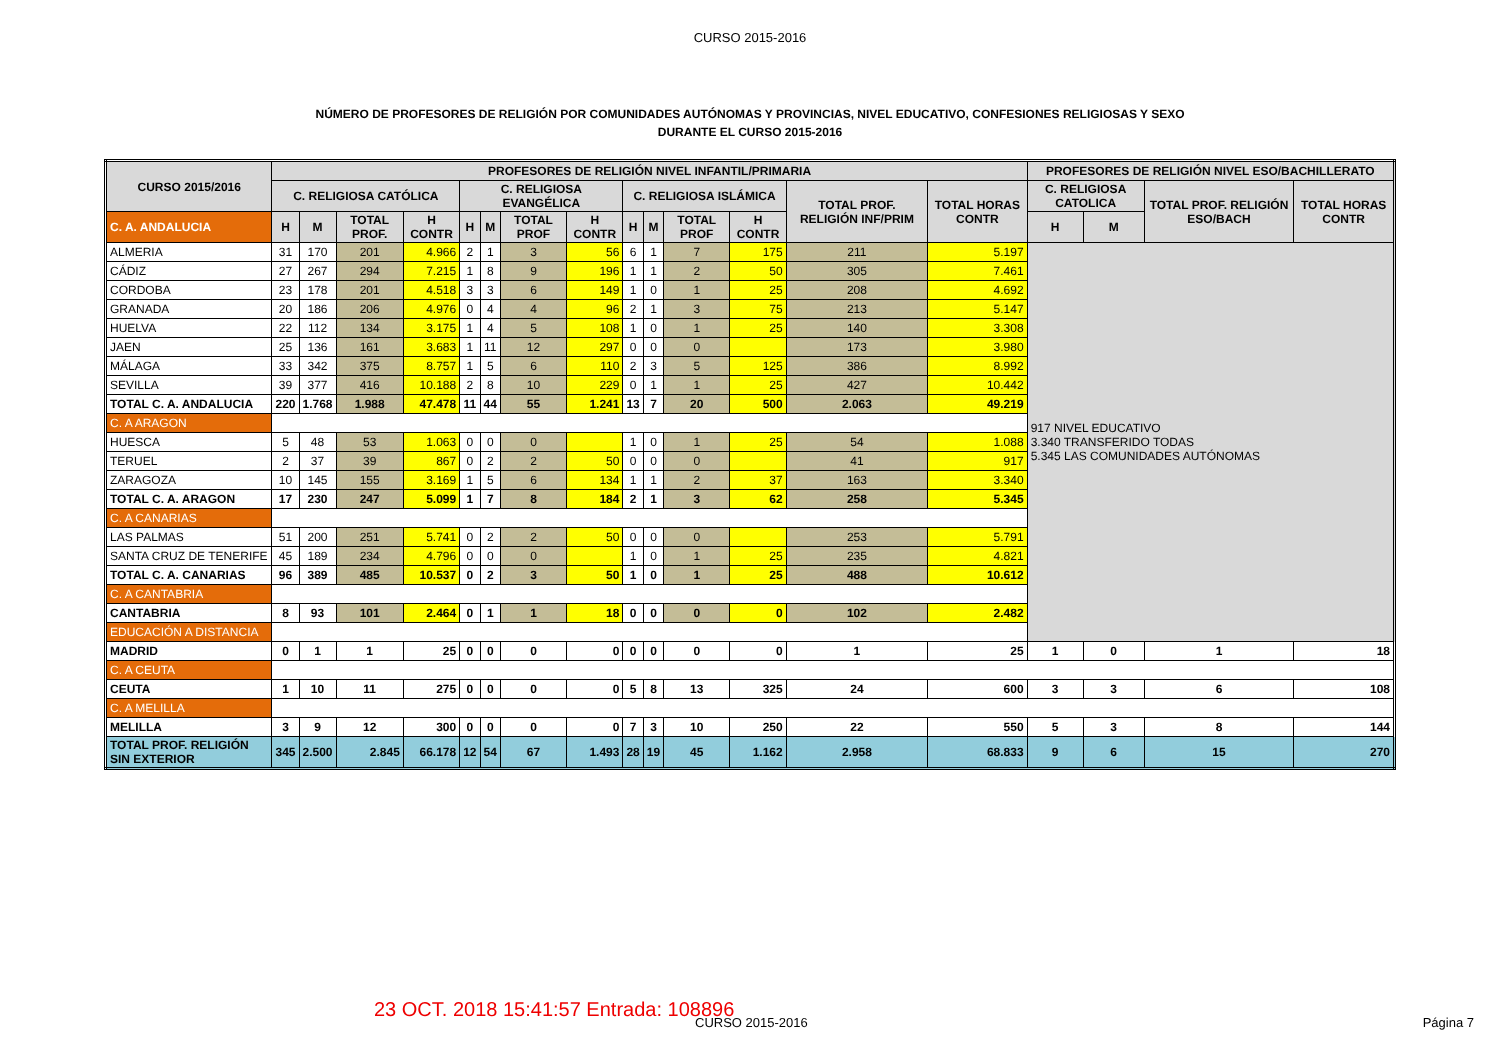CURSO 2015-2016
NÚMERO DE PROFESORES DE RELIGIÓN POR COMUNIDADES AUTÓNOMAS Y PROVINCIAS, NIVEL EDUCATIVO, CONFESIONES RELIGIOSAS Y SEXO
DURANTE EL CURSO 2015-2016
| CURSO 2015/2016 | PROFESORES DE RELIGIÓN NIVEL INFANTIL/PRIMARIA | | | | | | | | | | | | | | PROFESORES DE RELIGIÓN NIVEL ESO/BACHILLERATO | | | |
| --- | --- | --- | --- | --- | --- | --- | --- | --- | --- | --- | --- | --- | --- | --- | --- | --- | --- | --- |
| | C. RELIGIOSA CATÓLICA | | | | C. RELIGIOSA EVANGÉLICA | | | | C. RELIGIOSA ISLÁMICA | | | | TOTAL PROF. RELIGIÓN INF/PRIM | TOTAL HORAS CONTR | C. RELIGIOSA CATOLICA | | TOTAL PROF. RELIGIÓN ESO/BACH | TOTAL HORAS CONTR |
| C. A. ANDALUCIA | H | M | TOTAL PROF. | H CONTR | H | M | TOTAL PROF | H CONTR | H | M | TOTAL PROF | H CONTR | | | H | M | | |
| ALMERIA | 31 | 170 | 201 | 4.966 | 2 | 1 | 3 | 56 | 6 | 1 | 7 | 175 | 211 | 5.197 | 917 NIVEL EDUCATIVO 3.340 TRANSFERIDO TODAS 5.345 LAS COMUNIDADES AUTÓNOMAS | | | |
| CÁDIZ | 27 | 267 | 294 | 7.215 | 1 | 8 | 9 | 196 | 1 | 1 | 2 | 50 | 305 | 7.461 | | | | |
| CORDOBA | 23 | 178 | 201 | 4.518 | 3 | 3 | 6 | 149 | 1 | 0 | 1 | 25 | 208 | 4.692 | | | | |
| GRANADA | 20 | 186 | 206 | 4.976 | 0 | 4 | 4 | 96 | 2 | 1 | 3 | 75 | 213 | 5.147 | | | | |
| HUELVA | 22 | 112 | 134 | 3.175 | 1 | 4 | 5 | 108 | 1 | 0 | 1 | 25 | 140 | 3.308 | | | | |
| JAEN | 25 | 136 | 161 | 3.683 | 1 | 11 | 12 | 297 | 0 | 0 | 0 | | 173 | 3.980 | | | | |
| MÁLAGA | 33 | 342 | 375 | 8.757 | 1 | 5 | 6 | 110 | 2 | 3 | 5 | 125 | 386 | 8.992 | | | | |
| SEVILLA | 39 | 377 | 416 | 10.188 | 2 | 8 | 10 | 229 | 0 | 1 | 1 | 25 | 427 | 10.442 | | | | |
| TOTAL C. A. ANDALUCIA | 220 | 1.768 | 1.988 | 47.478 | 11 | 44 | 55 | 1.241 | 13 | 7 | 20 | 500 | 2.063 | 49.219 | | | | |
| C. A ARAGON | | | | | | | | | | | | | | | | | | |
| HUESCA | 5 | 48 | 53 | 1.063 | 0 | 0 | 0 | | 1 | 0 | 1 | 25 | 54 | 1.088 | | | | |
| TERUEL | 2 | 37 | 39 | 867 | 0 | 2 | 2 | 50 | 0 | 0 | 0 | | 41 | 917 | | | | |
| ZARAGOZA | 10 | 145 | 155 | 3.169 | 1 | 5 | 6 | 134 | 1 | 1 | 2 | 37 | 163 | 3.340 | | | | |
| TOTAL C. A. ARAGON | 17 | 230 | 247 | 5.099 | 1 | 7 | 8 | 184 | 2 | 1 | 3 | 62 | 258 | 5.345 | | | | |
| C. A CANARIAS | | | | | | | | | | | | | | | | | | |
| LAS PALMAS | 51 | 200 | 251 | 5.741 | 0 | 2 | 2 | 50 | 0 | 0 | 0 | | 253 | 5.791 | | | | |
| SANTA CRUZ DE TENERIFE | 45 | 189 | 234 | 4.796 | 0 | 0 | 0 | | 1 | 0 | 1 | 25 | 235 | 4.821 | | | | |
| TOTAL C. A. CANARIAS | 96 | 389 | 485 | 10.537 | 0 | 2 | 3 | 50 | 1 | 0 | 1 | 25 | 488 | 10.612 | | | | |
| C. A CANTABRIA | | | | | | | | | | | | | | | | | | |
| CANTABRIA | 8 | 93 | 101 | 2.464 | 0 | 1 | 1 | 18 | 0 | 0 | 0 | 0 | 102 | 2.482 | | | | |
| EDUCACIÓN A DISTANCIA | | | | | | | | | | | | | | | | | | |
| MADRID | 0 | 1 | 1 | 25 | 0 | 0 | 0 | 0 | 0 | 0 | 0 | 0 | 1 | 25 | 1 | 0 | 1 | 18 |
| C. A CEUTA | | | | | | | | | | | | | | | | | | |
| CEUTA | 1 | 10 | 11 | 275 | 0 | 0 | 0 | 0 | 5 | 8 | 13 | 325 | 24 | 600 | 3 | 3 | 6 | 108 |
| C. A MELILLA | | | | | | | | | | | | | | | | | | |
| MELILLA | 3 | 9 | 12 | 300 | 0 | 0 | 0 | 0 | 7 | 3 | 10 | 250 | 22 | 550 | 5 | 3 | 8 | 144 |
| TOTAL PROF. RELIGIÓN SIN EXTERIOR | 345 | 2.500 | 2.845 | 66.178 | 12 | 54 | 67 | 1.493 | 28 | 19 | 45 | 1.162 | 2.958 | 68.833 | 9 | 6 | 15 | 270 |
23 OCT. 2018 15:41:57 Entrada: 108896
CURSO 2015-2016 Página 7